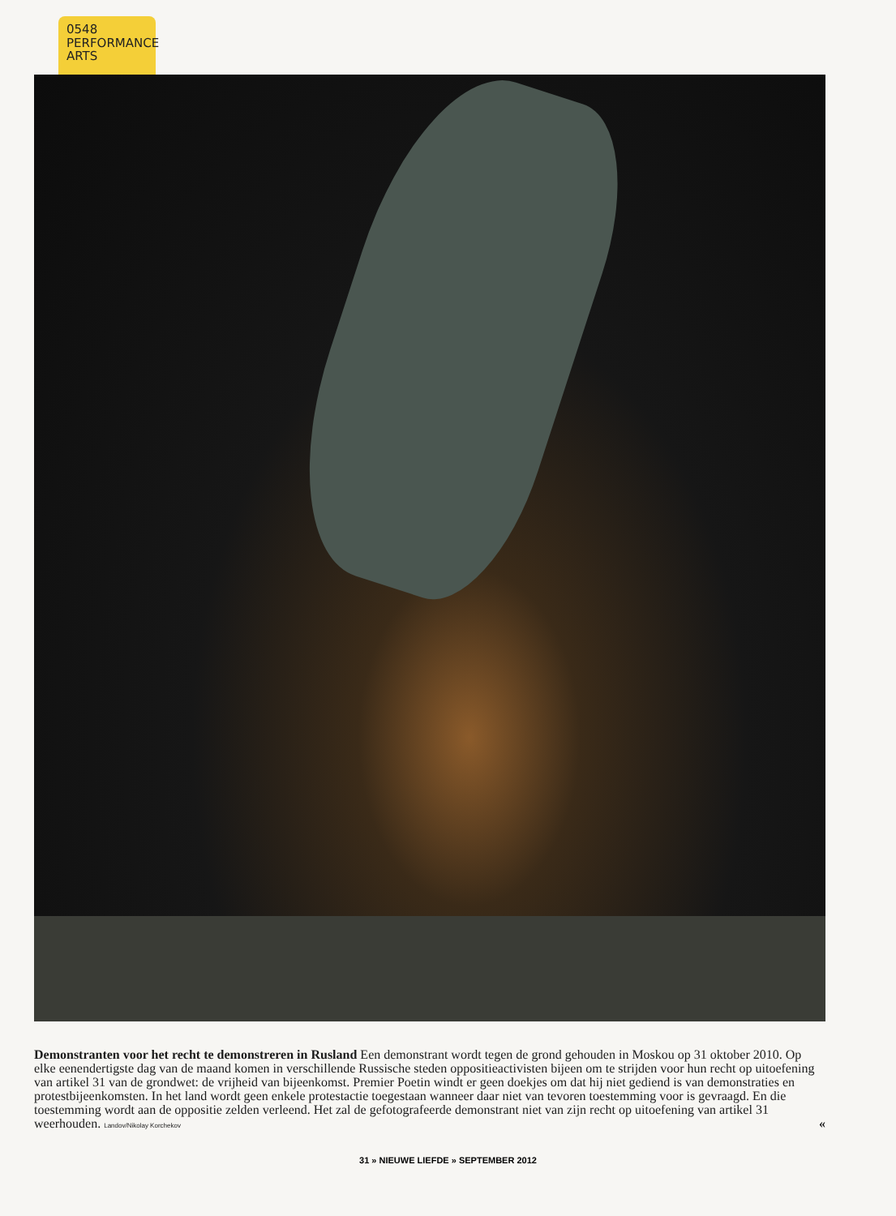0548
PERFORMANCE
ARTS
Demonstranten voor het recht te demonstreren in Rusland Een demonstrant wordt tegen de grond gehouden in Moskou op 31 oktober 2010. Op elke eenendertigste dag van de maand komen in verschillende Russische steden oppositieactivisten bijeen om te strijden voor hun recht op uitoefening van artikel 31 van de grondwet: de vrijheid van bijeenkomst. Premier Poetin windt er geen doekjes om dat hij niet gediend is van demonstraties en protestbijeenkomsten. In het land wordt geen enkele protestactie toegestaan wanneer daar niet van tevoren toestemming voor is gevraagd. En die toestemming wordt aan de oppositie zelden verleend. Het zal de gefotografeerde demonstrant niet van zijn recht op uitoefening van artikel 31 weerhouden. Landov/Nikolay Korchekov «
31 » NIEUWE LIEFDE » SEPTEMBER 2012